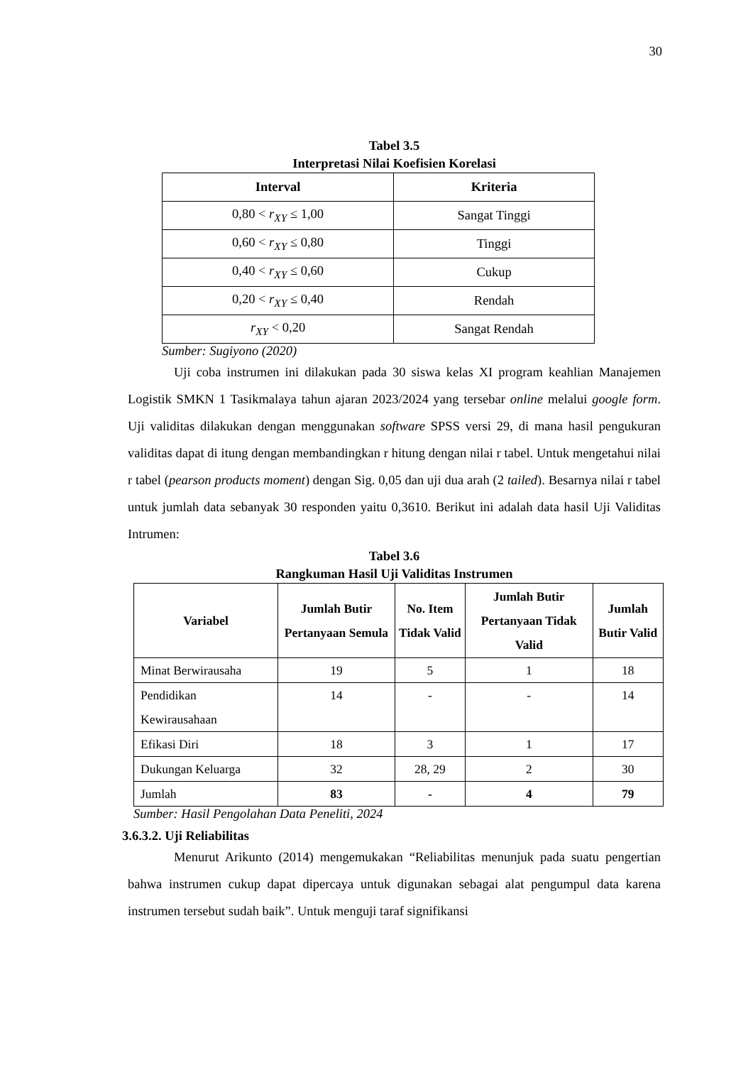30
Tabel 3.5
Interpretasi Nilai Koefisien Korelasi
| Interval | Kriteria |
| --- | --- |
| 0,80 < r<sub>XY</sub> ≤ 1,00 | Sangat Tinggi |
| 0,60 < r<sub>XY</sub> ≤ 0,80 | Tinggi |
| 0,40 < r<sub>XY</sub> ≤ 0,60 | Cukup |
| 0,20 < r<sub>XY</sub> ≤ 0,40 | Rendah |
| r<sub>XY</sub> < 0,20 | Sangat Rendah |
Sumber: Sugiyono (2020)
Uji coba instrumen ini dilakukan pada 30 siswa kelas XI program keahlian Manajemen Logistik SMKN 1 Tasikmalaya tahun ajaran 2023/2024 yang tersebar online melalui google form. Uji validitas dilakukan dengan menggunakan software SPSS versi 29, di mana hasil pengukuran validitas dapat di itung dengan membandingkan r hitung dengan nilai r tabel. Untuk mengetahui nilai r tabel (pearson products moment) dengan Sig. 0,05 dan uji dua arah (2 tailed). Besarnya nilai r tabel untuk jumlah data sebanyak 30 responden yaitu 0,3610. Berikut ini adalah data hasil Uji Validitas Intrumen:
Tabel 3.6
Rangkuman Hasil Uji Validitas Instrumen
| Variabel | Jumlah Butir Pertanyaan Semula | No. Item Tidak Valid | Jumlah Butir Pertanyaan Tidak Valid | Jumlah Butir Valid |
| --- | --- | --- | --- | --- |
| Minat Berwirausaha | 19 | 5 | 1 | 18 |
| Pendidikan Kewirausahaan | 14 | - | - | 14 |
| Efikasi Diri | 18 | 3 | 1 | 17 |
| Dukungan Keluarga | 32 | 28, 29 | 2 | 30 |
| Jumlah | 83 | - | 4 | 79 |
Sumber: Hasil Pengolahan Data Peneliti, 2024
3.6.3.2. Uji Reliabilitas
Menurut Arikunto (2014) mengemukakan “Reliabilitas menunjuk pada suatu pengertian bahwa instrumen cukup dapat dipercaya untuk digunakan sebagai alat pengumpul data karena instrumen tersebut sudah baik”. Untuk menguji taraf signifikansi